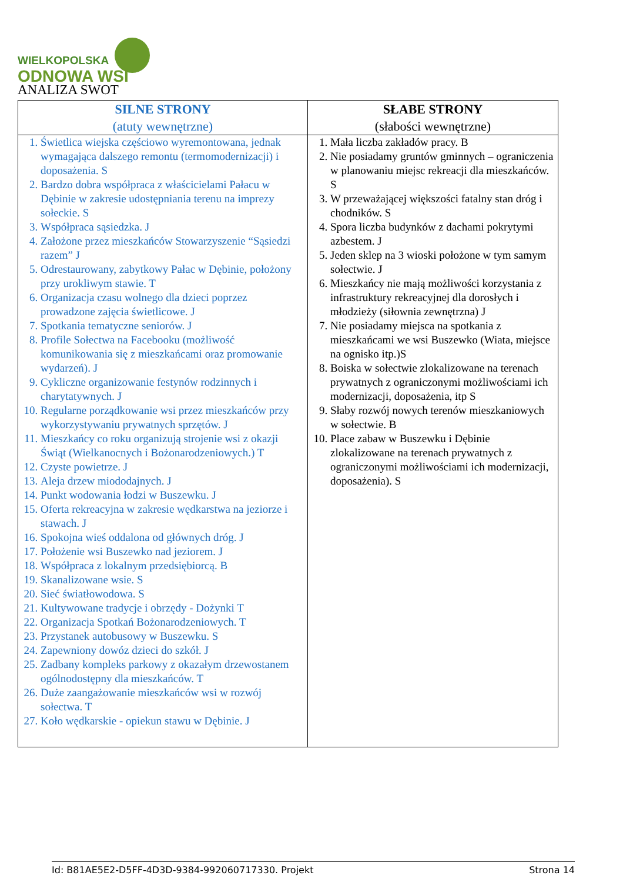WIELKOPOLSKA
ODNOWA WSI
ANALIZA SWOT
| SILNE STRONY (atuty wewnętrzne) | SŁABE STRONY (słabości wewnętrzne) |
| --- | --- |
| 1. Świetlica wiejska częściowo wyremontowana, jednak wymagająca dalszego remontu (termomodernizacji) i doposażenia. S 2. Bardzo dobra współpraca z właścicielami Pałacu w Dębinie w zakresie udostępniania terenu na imprezy sołeckie. S 3. Współpraca sąsiedzka. J 4. Założone przez mieszkańców Stowarzyszenie “Sąsiedzi razem” J 5. Odrestaurowany, zabytkowy Pałac w Dębinie, położony przy urokliwym stawie. T 6. Organizacja czasu wolnego dla dzieci poprzez prowadzone zajęcia świetlicowe. J 7. Spotkania tematyczne seniorów. J 8. Profile Sołectwa na Facebooku (możliwość komunikowania się z mieszkańcami oraz promowanie wydarzeń). J 9. Cykliczne organizowanie festynów rodzinnych i charytatywnych. J 10. Regularne porządkowanie wsi przez mieszkańców przy wykorzystywaniu prywatnych sprzętów. J 11. Mieszkańcy co roku organizują strojenie wsi z okazji Świąt (Wielkanocnych i Bożonarodzeniowych.) T 12. Czyste powietrze. J 13. Aleja drzew miododajnych. J 14. Punkt wodowania łodzi w Buszewku. J 15. Oferta rekreacyjna w zakresie wędkarstwa na jeziorze i stawach. J 16. Spokojna wieś oddalona od głównych dróg. J 17. Położenie wsi Buszewko nad jeziorem. J 18. Współpraca z lokalnym przedsiębiorcą. B 19. Skanalizowane wsie. S 20. Sieć światłowodowa. S 21. Kultywowane tradycje i obrzędy - Dożynki T 22. Organizacja Spotkań Bożonarodzeniowych. T 23. Przystanek autobusowy w Buszewku. S 24. Zapewniony dowóz dzieci do szkół. J 25. Zadbany kompleks parkowy z okazałym drzewostanem ogólnodostępny dla mieszkańców. T 26. Duże zaangażowanie mieszkańców wsi w rozwój sołectwa. T 27. Koło wędkarskie - opiekun stawu w Dębinie. J | 1. Mała liczba zakładów pracy. B 2. Nie posiadamy gruntów gminnych – ograniczenia w planowaniu miejsc rekreacji dla mieszkańców. S 3. W przeważającej większości fatalny stan dróg i chodników. S 4. Spora liczba budynków z dachami pokrytymi azbestem. J 5. Jeden sklep na 3 wioski położone w tym samym sołectwie. J 6. Mieszkańcy nie mają możliwości korzystania z infrastruktury rekreacyjnej dla dorosłych i młodzieży (siłownia zewnętrzna) J 7. Nie posiadamy miejsca na spotkania z mieszkańcami we wsi Buszewko (Wiata, miejsce na ognisko itp.)S 8. Boiska w sołectwie zlokalizowane na terenach prywatnych z ograniczonymi możliwościami ich modernizacji, doposażenia, itp S 9. Słaby rozwój nowych terenów mieszkaniowych w sołectwie. B 10. Place zabaw w Buszewku i Dębinie zlokalizowane na terenach prywatnych z ograniczonymi możliwościami ich modernizacji, doposażenia). S |
Id: B81AE5E2-D5FF-4D3D-9384-992060717330. Projekt Strona 14